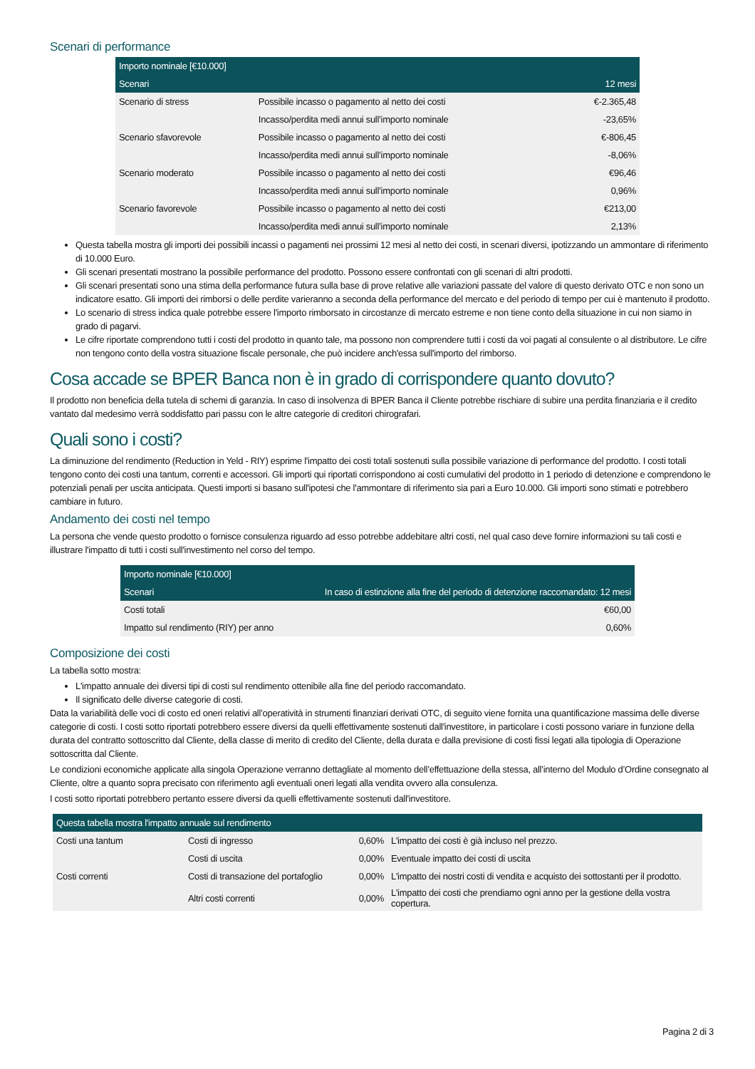Scenari di performance
| Importo nominale [€10.000] | | |
| --- | --- | --- |
| Scenari | | 12 mesi |
| Scenario di stress | Possibile incasso o pagamento al netto dei costi | €-2.365,48 |
| | Incasso/perdita medi annui sull’importo nominale | -23,65% |
| Scenario sfavorevole | Possibile incasso o pagamento al netto dei costi | €-806,45 |
| | Incasso/perdita medi annui sull’importo nominale | -8,06% |
| Scenario moderato | Possibile incasso o pagamento al netto dei costi | €96,46 |
| | Incasso/perdita medi annui sull’importo nominale | 0,96% |
| Scenario favorevole | Possibile incasso o pagamento al netto dei costi | €213,00 |
| | Incasso/perdita medi annui sull’importo nominale | 2,13% |
Questa tabella mostra gli importi dei possibili incassi o pagamenti nei prossimi 12 mesi al netto dei costi, in scenari diversi, ipotizzando un ammontare di riferimento di 10.000 Euro.
Gli scenari presentati mostrano la possibile performance del prodotto. Possono essere confrontati con gli scenari di altri prodotti.
Gli scenari presentati sono una stima della performance futura sulla base di prove relative alle variazioni passate del valore di questo derivato OTC e non sono un indicatore esatto. Gli importi dei rimborsi o delle perdite varieranno a seconda della performance del mercato e del periodo di tempo per cui è mantenuto il prodotto.
Lo scenario di stress indica quale potrebbe essere l'importo rimborsato in circostanze di mercato estreme e non tiene conto della situazione in cui non siamo in grado di pagarvi.
Le cifre riportate comprendono tutti i costi del prodotto in quanto tale, ma possono non comprendere tutti i costi da voi pagati al consulente o al distributore. Le cifre non tengono conto della vostra situazione fiscale personale, che può incidere anch'essa sull'importo del rimborso.
Cosa accade se BPER Banca non è in grado di corrispondere quanto dovuto?
Il prodotto non beneficia della tutela di schemi di garanzia. In caso di insolvenza di BPER Banca il Cliente potrebbe rischiare di subire una perdita finanziaria e il credito vantato dal medesimo verrà soddisfatto pari passu con le altre categorie di creditori chirografari.
Quali sono i costi?
La diminuzione del rendimento (Reduction in Yeld - RIY) esprime l'impatto dei costi totali sostenuti sulla possibile variazione di performance del prodotto. I costi totali tengono conto dei costi una tantum, correnti e accessori. Gli importi qui riportati corrispondono ai costi cumulativi del prodotto in 1 periodo di detenzione e comprendono le potenziali penali per uscita anticipata. Questi importi si basano sull'ipotesi che l'ammontare di riferimento sia pari a Euro 10.000. Gli importi sono stimati e potrebbero cambiare in futuro.
Andamento dei costi nel tempo
La persona che vende questo prodotto o fornisce consulenza riguardo ad esso potrebbe addebitare altri costi, nel qual caso deve fornire informazioni su tali costi e illustrare l'impatto di tutti i costi sull'investimento nel corso del tempo.
| Importo nominale [€10.000] | |
| --- | --- |
| Scenari | In caso di estinzione alla fine del periodo di detenzione raccomandato: 12 mesi |
| Costi totali | €60,00 |
| Impatto sul rendimento (RIY) per anno | 0,60% |
Composizione dei costi
La tabella sotto mostra:
L'impatto annuale dei diversi tipi di costi sul rendimento ottenibile alla fine del periodo raccomandato.
Il significato delle diverse categorie di costi.
Data la variabilità delle voci di costo ed oneri relativi all’operatività in strumenti finanziari derivati OTC, di seguito viene fornita una quantificazione massima delle diverse categorie di costi. I costi sotto riportati potrebbero essere diversi da quelli effettivamente sostenuti dall'investitore, in particolare i costi possono variare in funzione della durata del contratto sottoscritto dal Cliente, della classe di merito di credito del Cliente, della durata e dalla previsione di costi fissi legati alla tipologia di Operazione sottoscritta dal Cliente.
Le condizioni economiche applicate alla singola Operazione verranno dettagliate al momento dell’effettuazione della stessa, all’interno del Modulo d’Ordine consegnato al Cliente, oltre a quanto sopra precisato con riferimento agli eventuali oneri legati alla vendita ovvero alla consulenza.
I costi sotto riportati potrebbero pertanto essere diversi da quelli effettivamente sostenuti dall'investitore.
| Questa tabella mostra l'impatto annuale sul rendimento | | | |
| --- | --- | --- | --- |
| Costi una tantum | Costi di ingresso | 0,60% | L'impatto dei costi è già incluso nel prezzo. |
| | Costi di uscita | 0,00% | Eventuale impatto dei costi di uscita |
| Costi correnti | Costi di transazione del portafoglio | 0,00% | L'impatto dei nostri costi di vendita e acquisto dei sottostanti per il prodotto. |
| | Altri costi correnti | 0,00% | L'impatto dei costi che prendiamo ogni anno per la gestione della vostra copertura. |
Pagina 2 di 3